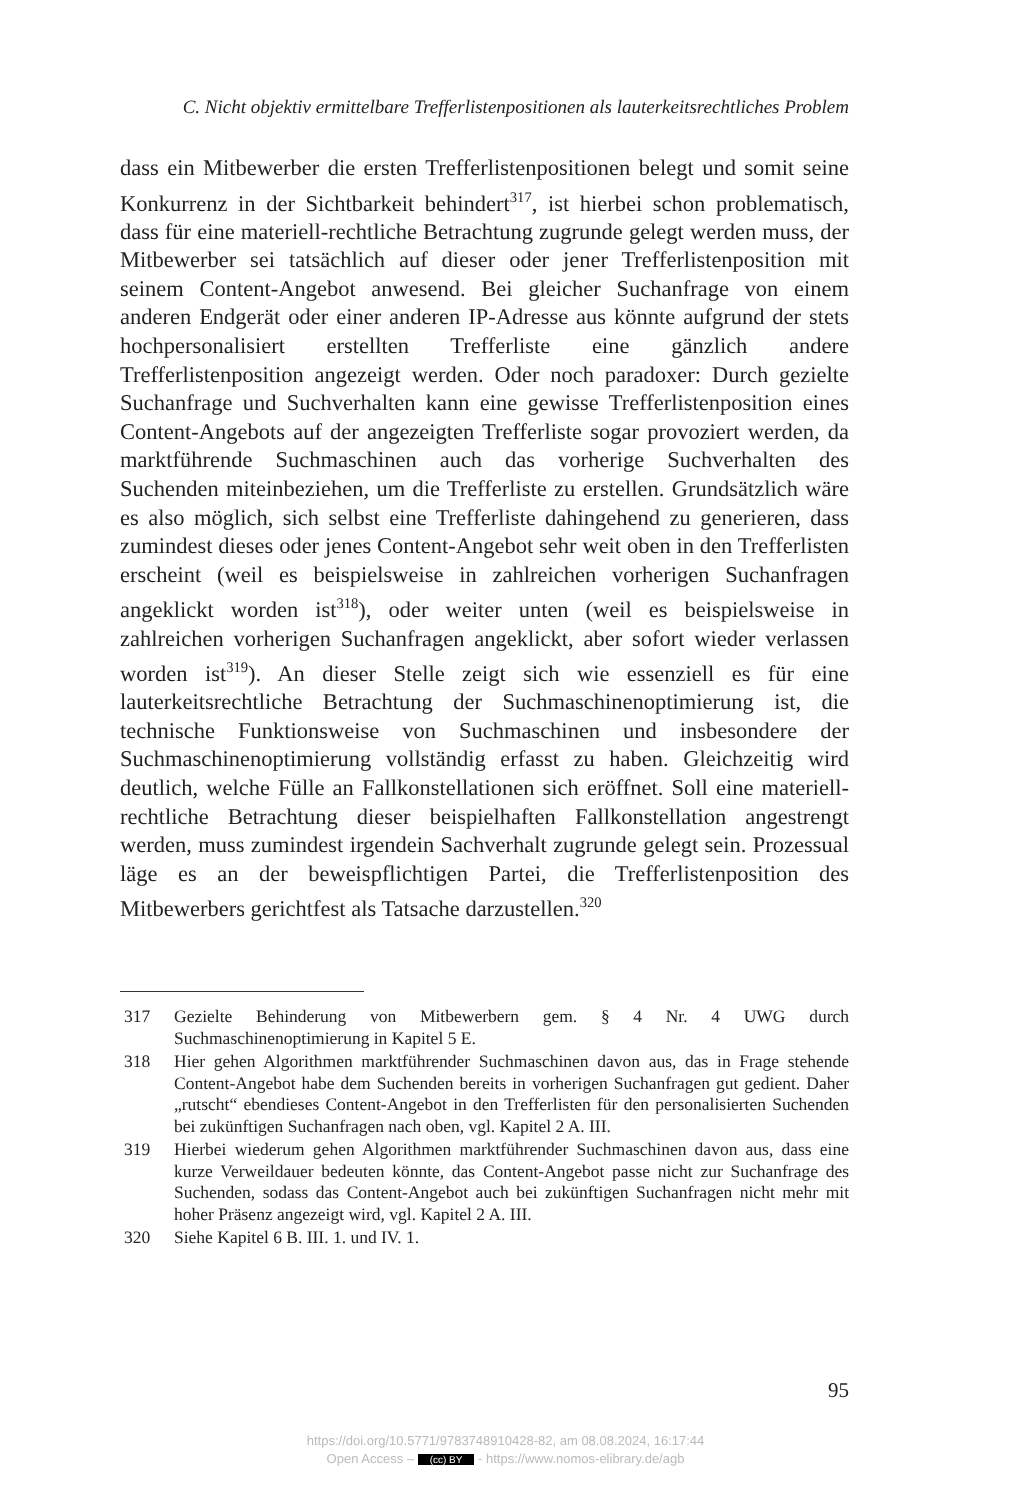C. Nicht objektiv ermittelbare Trefferlistenpositionen als lauterkeitsrechtliches Problem
dass ein Mitbewerber die ersten Trefferlistenpositionen belegt und somit seine Konkurrenz in der Sichtbarkeit behindert<sup>317</sup>, ist hierbei schon problematisch, dass für eine materiell-rechtliche Betrachtung zugrunde gelegt werden muss, der Mitbewerber sei tatsächlich auf dieser oder jener Trefferlistenposition mit seinem Content-Angebot anwesend. Bei gleicher Suchanfrage von einem anderen Endgerät oder einer anderen IP-Adresse aus könnte aufgrund der stets hochpersonalisiert erstellten Trefferliste eine gänzlich andere Trefferlistenposition angezeigt werden. Oder noch paradoxer: Durch gezielte Suchanfrage und Suchverhalten kann eine gewisse Trefferlistenposition eines Content-Angebots auf der angezeigten Trefferliste sogar provoziert werden, da marktführende Suchmaschinen auch das vorherige Suchverhalten des Suchenden miteinbeziehen, um die Trefferliste zu erstellen. Grundsätzlich wäre es also möglich, sich selbst eine Trefferliste dahingehend zu generieren, dass zumindest dieses oder jenes Content-Angebot sehr weit oben in den Trefferlisten erscheint (weil es beispielsweise in zahlreichen vorherigen Suchanfragen angeklickt worden ist<sup>318</sup>), oder weiter unten (weil es beispielsweise in zahlreichen vorherigen Suchanfragen angeklickt, aber sofort wieder verlassen worden ist<sup>319</sup>). An dieser Stelle zeigt sich wie essenziell es für eine lauterkeitsrechtliche Betrachtung der Suchmaschinenoptimierung ist, die technische Funktionsweise von Suchmaschinen und insbesondere der Suchmaschinenoptimierung vollständig erfasst zu haben. Gleichzeitig wird deutlich, welche Fülle an Fallkonstellationen sich eröffnet. Soll eine materiell-rechtliche Betrachtung dieser beispielhaften Fallkonstellation angestrengt werden, muss zumindest irgendein Sachverhalt zugrunde gelegt sein. Prozessual läge es an der beweispflichtigen Partei, die Trefferlistenposition des Mitbewerbers gerichtfest als Tatsache darzustellen.<sup>320</sup>
317 Gezielte Behinderung von Mitbewerbern gem. § 4 Nr. 4 UWG durch Suchmaschinenoptimierung in Kapitel 5 E.
318 Hier gehen Algorithmen marktführender Suchmaschinen davon aus, das in Frage stehende Content-Angebot habe dem Suchenden bereits in vorherigen Suchanfragen gut gedient. Daher „rutscht“ ebendieses Content-Angebot in den Trefferlisten für den personalisierten Suchenden bei zukünftigen Suchanfragen nach oben, vgl. Kapitel 2 A. III.
319 Hierbei wiederum gehen Algorithmen marktführender Suchmaschinen davon aus, dass eine kurze Verweildauer bedeuten könnte, das Content-Angebot passe nicht zur Suchanfrage des Suchenden, sodass das Content-Angebot auch bei zukünftigen Suchanfragen nicht mehr mit hoher Präsenz angezeigt wird, vgl. Kapitel 2 A. III.
320 Siehe Kapitel 6 B. III. 1. und IV. 1.
95
https://doi.org/10.5771/9783748910428-82, am 08.08.2024, 16:17:44
Open Access – (cc) BY - https://www.nomos-elibrary.de/agb